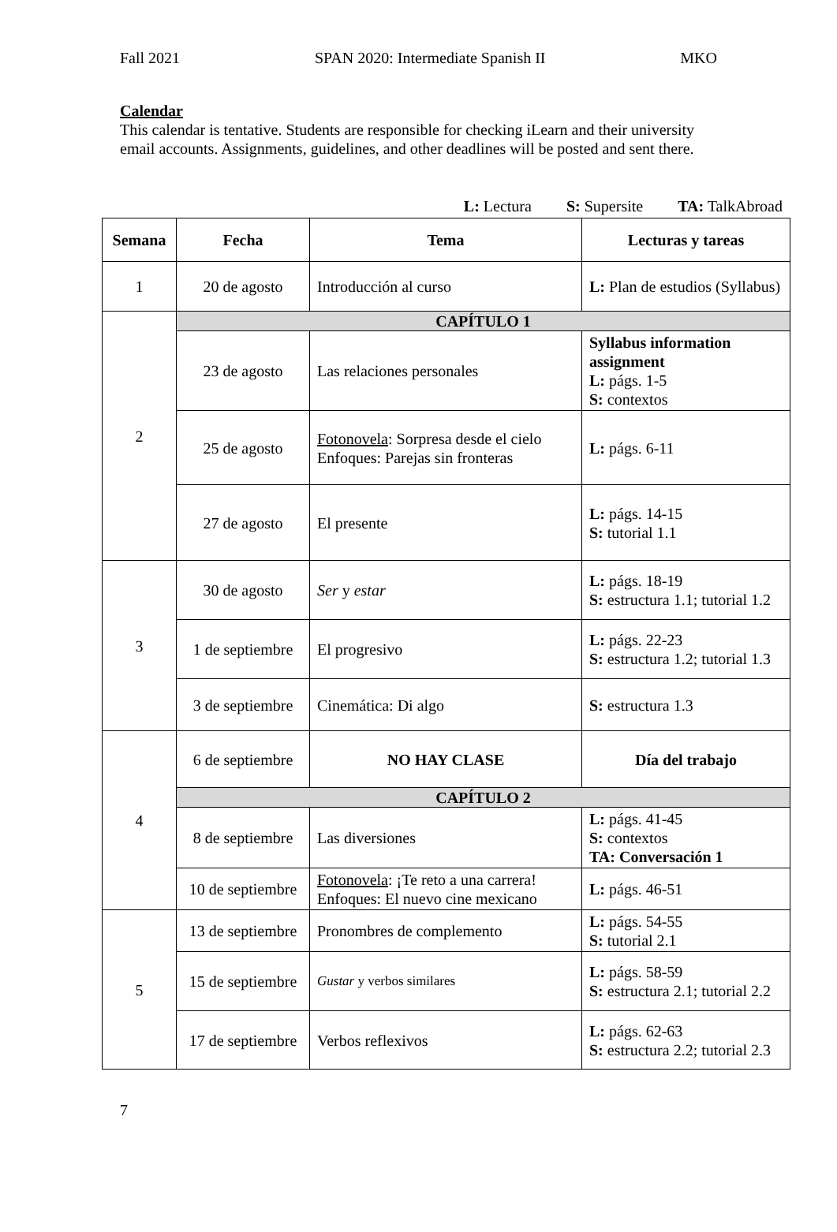Fall 2021 SPAN 2020: Intermediate Spanish II MKO
Calendar
This calendar is tentative. Students are responsible for checking iLearn and their university email accounts. Assignments, guidelines, and other deadlines will be posted and sent there.
L: Lectura S: Supersite TA: TalkAbroad
| Semana | Fecha | Tema | Lecturas y tareas |
| --- | --- | --- | --- |
| 1 | 20 de agosto | Introducción al curso | L: Plan de estudios (Syllabus) |
| 2 | CAPÍTULO 1 | | |
| | 23 de agosto | Las relaciones personales | Syllabus information assignment L: págs. 1-5 S: contextos |
| | 25 de agosto | Fotonovela : Sorpresa desde el cielo Enfoques: Parejas sin fronteras | L: págs. 6-11 |
| | 27 de agosto | El presente | L: págs. 14-15 S: tutorial 1.1 |
| 3 | 30 de agosto | Ser y estar | L: págs. 18-19 S: estructura 1.1; tutorial 1.2 |
| | 1 de septiembre | El progresivo | L: págs. 22-23 S: estructura 1.2; tutorial 1.3 |
| | 3 de septiembre | Cinemática: Di algo | S: estructura 1.3 |
| 4 | 6 de septiembre | NO HAY CLASE | Día del trabajo |
| | CAPÍTULO 2 | | |
| | 8 de septiembre | Las diversiones | L: págs. 41-45 S: contextos TA: Conversación 1 |
| | 10 de septiembre | Fotonovela : ¡Te reto a una carrera! Enfoques: El nuevo cine mexicano | L: págs. 46-51 |
| 5 | 13 de septiembre | Pronombres de complemento | L: págs. 54-55 S: tutorial 2.1 |
| | 15 de septiembre | Gustar y verbos similares | L: págs. 58-59 S: estructura 2.1; tutorial 2.2 |
| | 17 de septiembre | Verbos reflexivos | L: págs. 62-63 S: estructura 2.2; tutorial 2.3 |
7